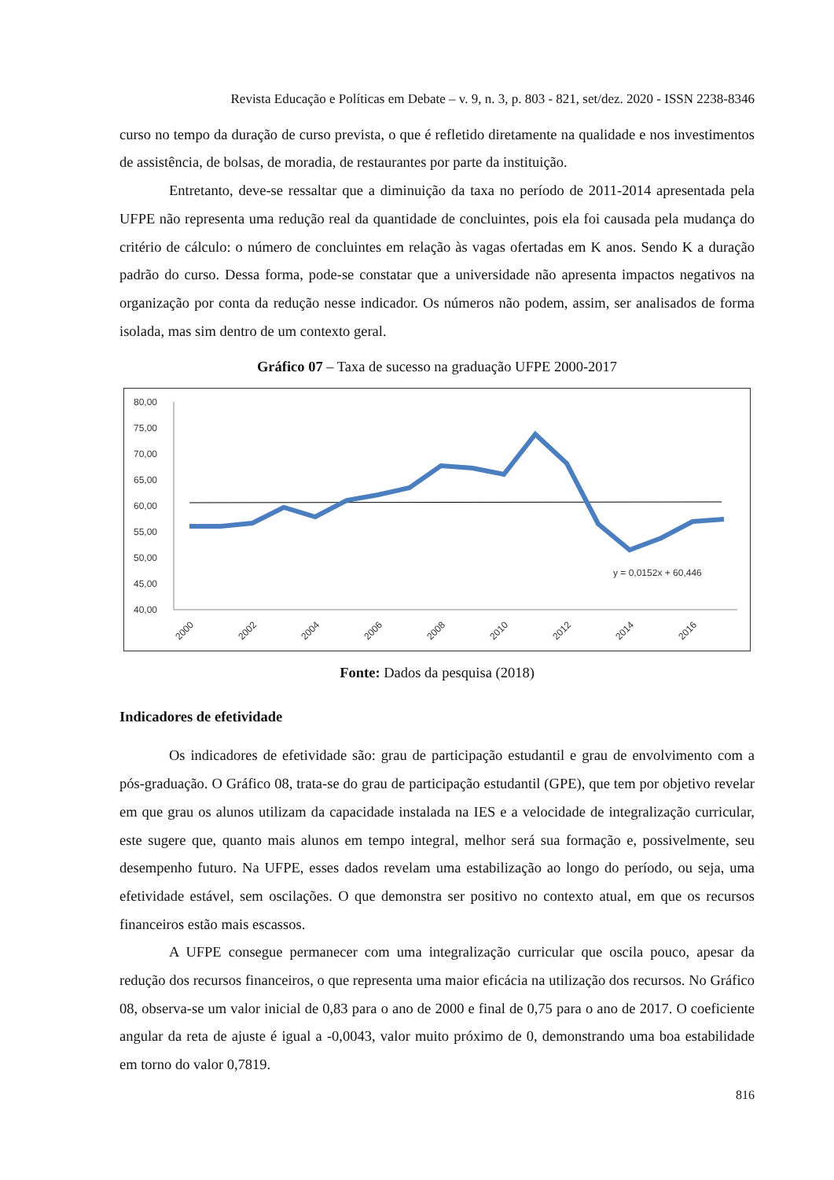Revista Educação e Políticas em Debate – v. 9, n. 3, p. 803 - 821, set/dez. 2020 - ISSN 2238-8346
curso no tempo da duração de curso prevista, o que é refletido diretamente na qualidade e nos investimentos de assistência, de bolsas, de moradia, de restaurantes por parte da instituição.
Entretanto, deve-se ressaltar que a diminuição da taxa no período de 2011-2014 apresentada pela UFPE não representa uma redução real da quantidade de concluintes, pois ela foi causada pela mudança do critério de cálculo: o número de concluintes em relação às vagas ofertadas em K anos. Sendo K a duração padrão do curso. Dessa forma, pode-se constatar que a universidade não apresenta impactos negativos na organização por conta da redução nesse indicador. Os números não podem, assim, ser analisados de forma isolada, mas sim dentro de um contexto geral.
Gráfico 07 – Taxa de sucesso na graduação UFPE 2000-2017
80,00
75,00
70,00
65,00
60,00
55,00
50,00
45,00
40,00
y = 0,0152x + 60,446
2000
2002
2004
2006
2008
2010
2012
2014
2016
Fonte: Dados da pesquisa (2018)
Indicadores de efetividade
Os indicadores de efetividade são: grau de participação estudantil e grau de envolvimento com a pós-graduação. O Gráfico 08, trata-se do grau de participação estudantil (GPE), que tem por objetivo revelar em que grau os alunos utilizam da capacidade instalada na IES e a velocidade de integralização curricular, este sugere que, quanto mais alunos em tempo integral, melhor será sua formação e, possivelmente, seu desempenho futuro. Na UFPE, esses dados revelam uma estabilização ao longo do período, ou seja, uma efetividade estável, sem oscilações. O que demonstra ser positivo no contexto atual, em que os recursos financeiros estão mais escassos.
A UFPE consegue permanecer com uma integralização curricular que oscila pouco, apesar da redução dos recursos financeiros, o que representa uma maior eficácia na utilização dos recursos. No Gráfico 08, observa-se um valor inicial de 0,83 para o ano de 2000 e final de 0,75 para o ano de 2017. O coeficiente angular da reta de ajuste é igual a -0,0043, valor muito próximo de 0, demonstrando uma boa estabilidade em torno do valor 0,7819.
816